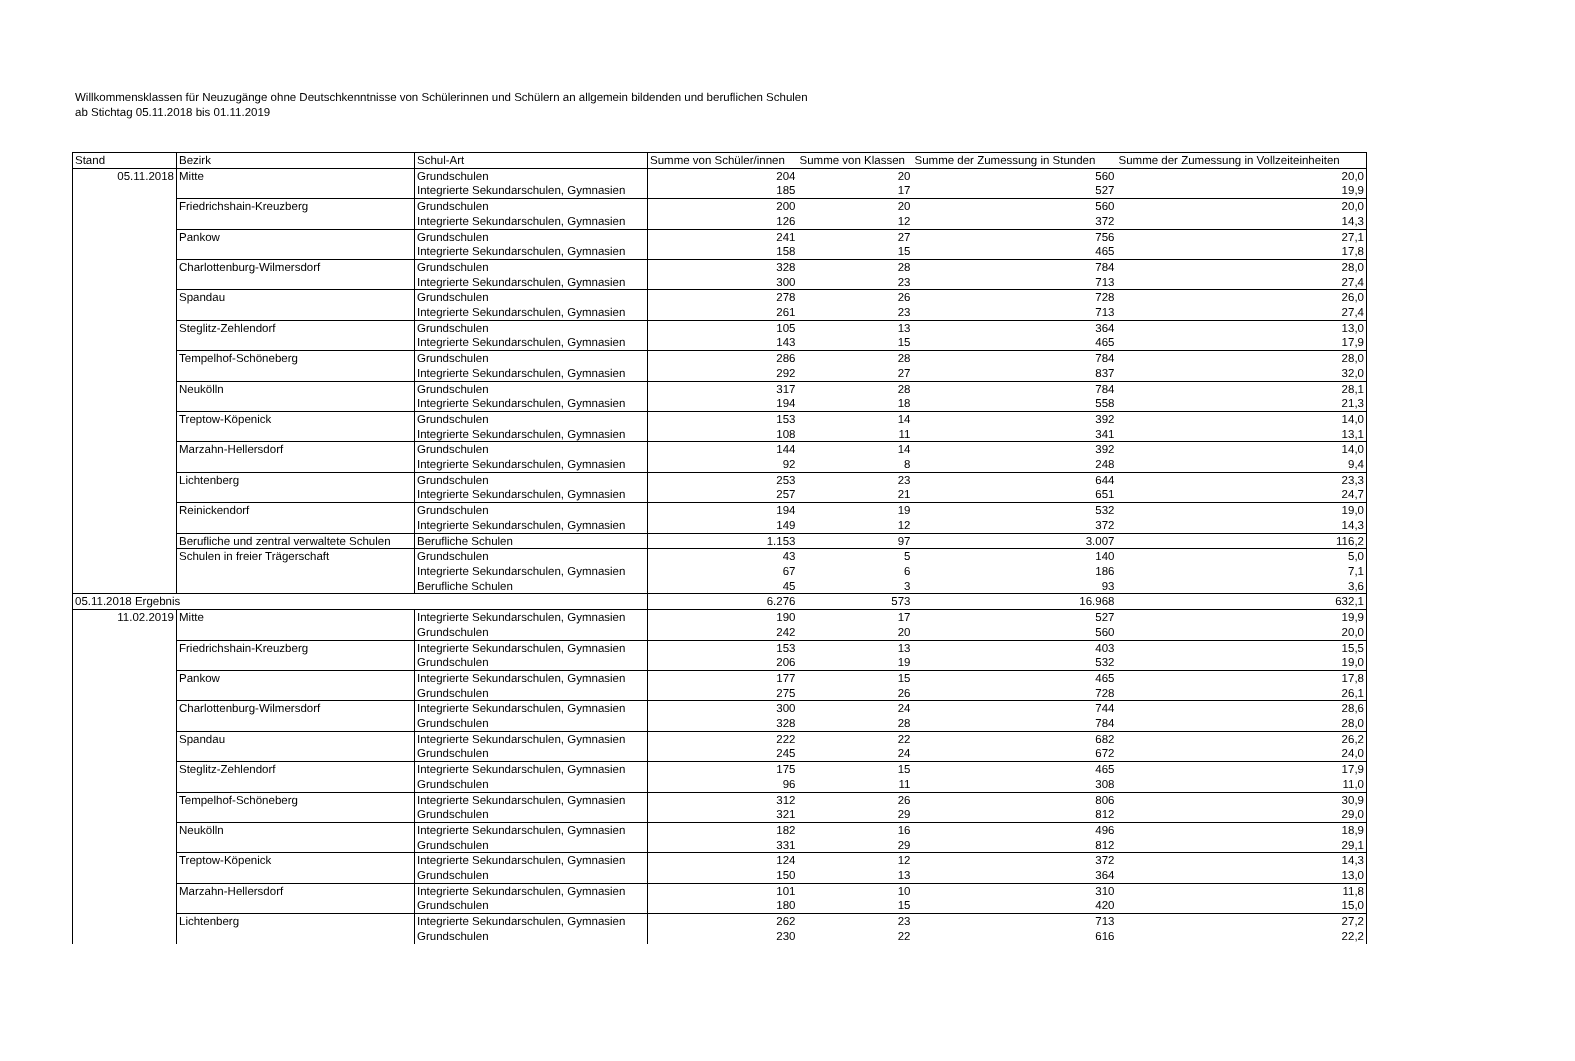Willkommensklassen für Neuzugänge ohne Deutschkenntnisse von Schülerinnen und Schülern an allgemein bildenden und beruflichen Schulen
ab Stichtag 05.11.2018 bis 01.11.2019
| Stand | Bezirk | Schul-Art | Summe von Schüler/innen | Summe von Klassen | Summe der Zumessung in Stunden | Summe der Zumessung in Vollzeiteinheiten |
| --- | --- | --- | --- | --- | --- | --- |
| 05.11.2018 | Mitte | Grundschulen | 204 | 20 | 560 | 20,0 |
| | | Integrierte Sekundarschulen, Gymnasien | 185 | 17 | 527 | 19,9 |
| | Friedrichshain-Kreuzberg | Grundschulen | 200 | 20 | 560 | 20,0 |
| | | Integrierte Sekundarschulen, Gymnasien | 126 | 12 | 372 | 14,3 |
| | Pankow | Grundschulen | 241 | 27 | 756 | 27,1 |
| | | Integrierte Sekundarschulen, Gymnasien | 158 | 15 | 465 | 17,8 |
| | Charlottenburg-Wilmersdorf | Grundschulen | 328 | 28 | 784 | 28,0 |
| | | Integrierte Sekundarschulen, Gymnasien | 300 | 23 | 713 | 27,4 |
| | Spandau | Grundschulen | 278 | 26 | 728 | 26,0 |
| | | Integrierte Sekundarschulen, Gymnasien | 261 | 23 | 713 | 27,4 |
| | Steglitz-Zehlendorf | Grundschulen | 105 | 13 | 364 | 13,0 |
| | | Integrierte Sekundarschulen, Gymnasien | 143 | 15 | 465 | 17,9 |
| | Tempelhof-Schöneberg | Grundschulen | 286 | 28 | 784 | 28,0 |
| | | Integrierte Sekundarschulen, Gymnasien | 292 | 27 | 837 | 32,0 |
| | Neukölln | Grundschulen | 317 | 28 | 784 | 28,1 |
| | | Integrierte Sekundarschulen, Gymnasien | 194 | 18 | 558 | 21,3 |
| | Treptow-Köpenick | Grundschulen | 153 | 14 | 392 | 14,0 |
| | | Integrierte Sekundarschulen, Gymnasien | 108 | 11 | 341 | 13,1 |
| | Marzahn-Hellersdorf | Grundschulen | 144 | 14 | 392 | 14,0 |
| | | Integrierte Sekundarschulen, Gymnasien | 92 | 8 | 248 | 9,4 |
| | Lichtenberg | Grundschulen | 253 | 23 | 644 | 23,3 |
| | | Integrierte Sekundarschulen, Gymnasien | 257 | 21 | 651 | 24,7 |
| | Reinickendorf | Grundschulen | 194 | 19 | 532 | 19,0 |
| | | Integrierte Sekundarschulen, Gymnasien | 149 | 12 | 372 | 14,3 |
| | Berufliche und zentral verwaltete Schulen | Berufliche Schulen | 1.153 | 97 | 3.007 | 116,2 |
| | Schulen in freier Trägerschaft | Grundschulen | 43 | 5 | 140 | 5,0 |
| | | Integrierte Sekundarschulen, Gymnasien | 67 | 6 | 186 | 7,1 |
| | | Berufliche Schulen | 45 | 3 | 93 | 3,6 |
| 05.11.2018 Ergebnis | | | 6.276 | 573 | 16.968 | 632,1 |
| 11.02.2019 | Mitte | Integrierte Sekundarschulen, Gymnasien | 190 | 17 | 527 | 19,9 |
| | | Grundschulen | 242 | 20 | 560 | 20,0 |
| | Friedrichshain-Kreuzberg | Integrierte Sekundarschulen, Gymnasien | 153 | 13 | 403 | 15,5 |
| | | Grundschulen | 206 | 19 | 532 | 19,0 |
| | Pankow | Integrierte Sekundarschulen, Gymnasien | 177 | 15 | 465 | 17,8 |
| | | Grundschulen | 275 | 26 | 728 | 26,1 |
| | Charlottenburg-Wilmersdorf | Integrierte Sekundarschulen, Gymnasien | 300 | 24 | 744 | 28,6 |
| | | Grundschulen | 328 | 28 | 784 | 28,0 |
| | Spandau | Integrierte Sekundarschulen, Gymnasien | 222 | 22 | 682 | 26,2 |
| | | Grundschulen | 245 | 24 | 672 | 24,0 |
| | Steglitz-Zehlendorf | Integrierte Sekundarschulen, Gymnasien | 175 | 15 | 465 | 17,9 |
| | | Grundschulen | 96 | 11 | 308 | 11,0 |
| | Tempelhof-Schöneberg | Integrierte Sekundarschulen, Gymnasien | 312 | 26 | 806 | 30,9 |
| | | Grundschulen | 321 | 29 | 812 | 29,0 |
| | Neukölln | Integrierte Sekundarschulen, Gymnasien | 182 | 16 | 496 | 18,9 |
| | | Grundschulen | 331 | 29 | 812 | 29,1 |
| | Treptow-Köpenick | Integrierte Sekundarschulen, Gymnasien | 124 | 12 | 372 | 14,3 |
| | | Grundschulen | 150 | 13 | 364 | 13,0 |
| | Marzahn-Hellersdorf | Integrierte Sekundarschulen, Gymnasien | 101 | 10 | 310 | 11,8 |
| | | Grundschulen | 180 | 15 | 420 | 15,0 |
| | Lichtenberg | Integrierte Sekundarschulen, Gymnasien | 262 | 23 | 713 | 27,2 |
| | | Grundschulen | 230 | 22 | 616 | 22,2 |